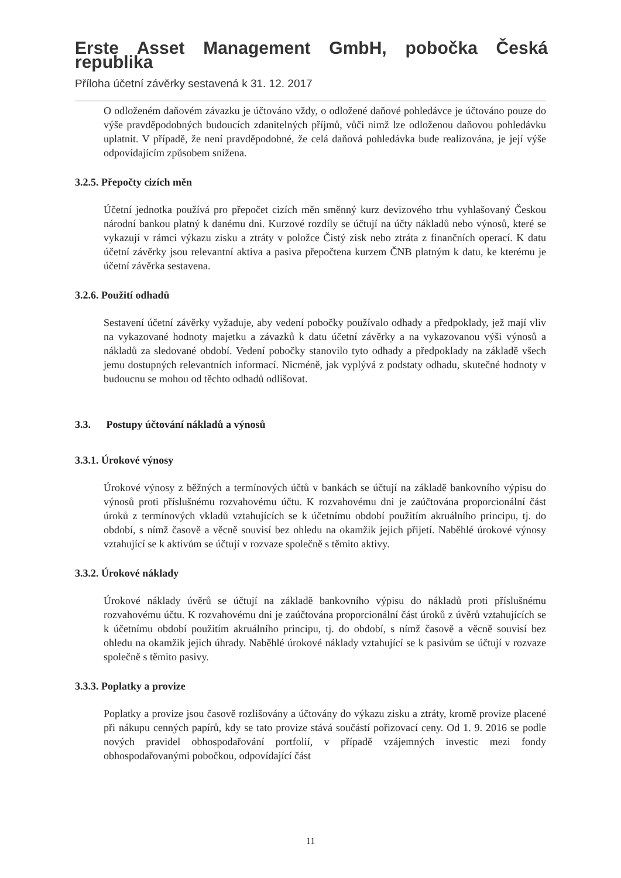Erste Asset Management GmbH, pobočka Česká republika
Příloha účetní závěrky sestavená k 31. 12. 2017
O odloženém daňovém závazku je účtováno vždy, o odložené daňové pohledávce je účtováno pouze do výše pravděpodobných budoucích zdanitelných příjmů, vůči nimž lze odloženou daňovou pohledávku uplatnit. V případě, že není pravděpodobné, že celá daňová pohledávka bude realizována, je její výše odpovídajícím způsobem snížena.
3.2.5. Přepočty cizích měn
Účetní jednotka používá pro přepočet cizích měn směnný kurz devizového trhu vyhlašovaný Českou národní bankou platný k danému dni. Kurzové rozdíly se účtují na účty nákladů nebo výnosů, které se vykazují v rámci výkazu zisku a ztráty v položce Čistý zisk nebo ztráta z finančních operací. K datu účetní závěrky jsou relevantní aktiva a pasiva přepočtena kurzem ČNB platným k datu, ke kterému je účetní závěrka sestavena.
3.2.6. Použití odhadů
Sestavení účetní závěrky vyžaduje, aby vedení pobočky používalo odhady a předpoklady, jež mají vliv na vykazované hodnoty majetku a závazků k datu účetní závěrky a na vykazovanou výši výnosů a nákladů za sledované období. Vedení pobočky stanovilo tyto odhady a předpoklady na základě všech jemu dostupných relevantních informací. Nicméně, jak vyplývá z podstaty odhadu, skutečné hodnoty v budoucnu se mohou od těchto odhadů odlišovat.
3.3. Postupy účtování nákladů a výnosů
3.3.1. Úrokové výnosy
Úrokové výnosy z běžných a termínových účtů v bankách se účtují na základě bankovního výpisu do výnosů proti příslušnému rozvahovému účtu. K rozvahovému dni je zaúčtována proporcionální část úroků z termínových vkladů vztahujících se k účetnímu období použitím akruálního principu, tj. do období, s nímž časově a věcně souvisí bez ohledu na okamžik jejich přijetí. Naběhlé úrokové výnosy vztahující se k aktivům se účtují v rozvaze společně s těmito aktivy.
3.3.2. Úrokové náklady
Úrokové náklady úvěrů se účtují na základě bankovního výpisu do nákladů proti příslušnému rozvahovému účtu. K rozvahovému dni je zaúčtována proporcionální část úroků z úvěrů vztahujících se k účetnímu období použitím akruálního principu, tj. do období, s nímž časově a věcně souvisí bez ohledu na okamžik jejich úhrady. Naběhlé úrokové náklady vztahující se k pasivům se účtují v rozvaze společně s těmito pasivy.
3.3.3. Poplatky a provize
Poplatky a provize jsou časově rozlišovány a účtovány do výkazu zisku a ztráty, kromě provize placené při nákupu cenných papírů, kdy se tato provize stává součástí pořizovací ceny. Od 1. 9. 2016 se podle nových pravidel obhospodařování portfolií, v případě vzájemných investic mezi fondy obhospodařovanými pobočkou, odpovídající část
11